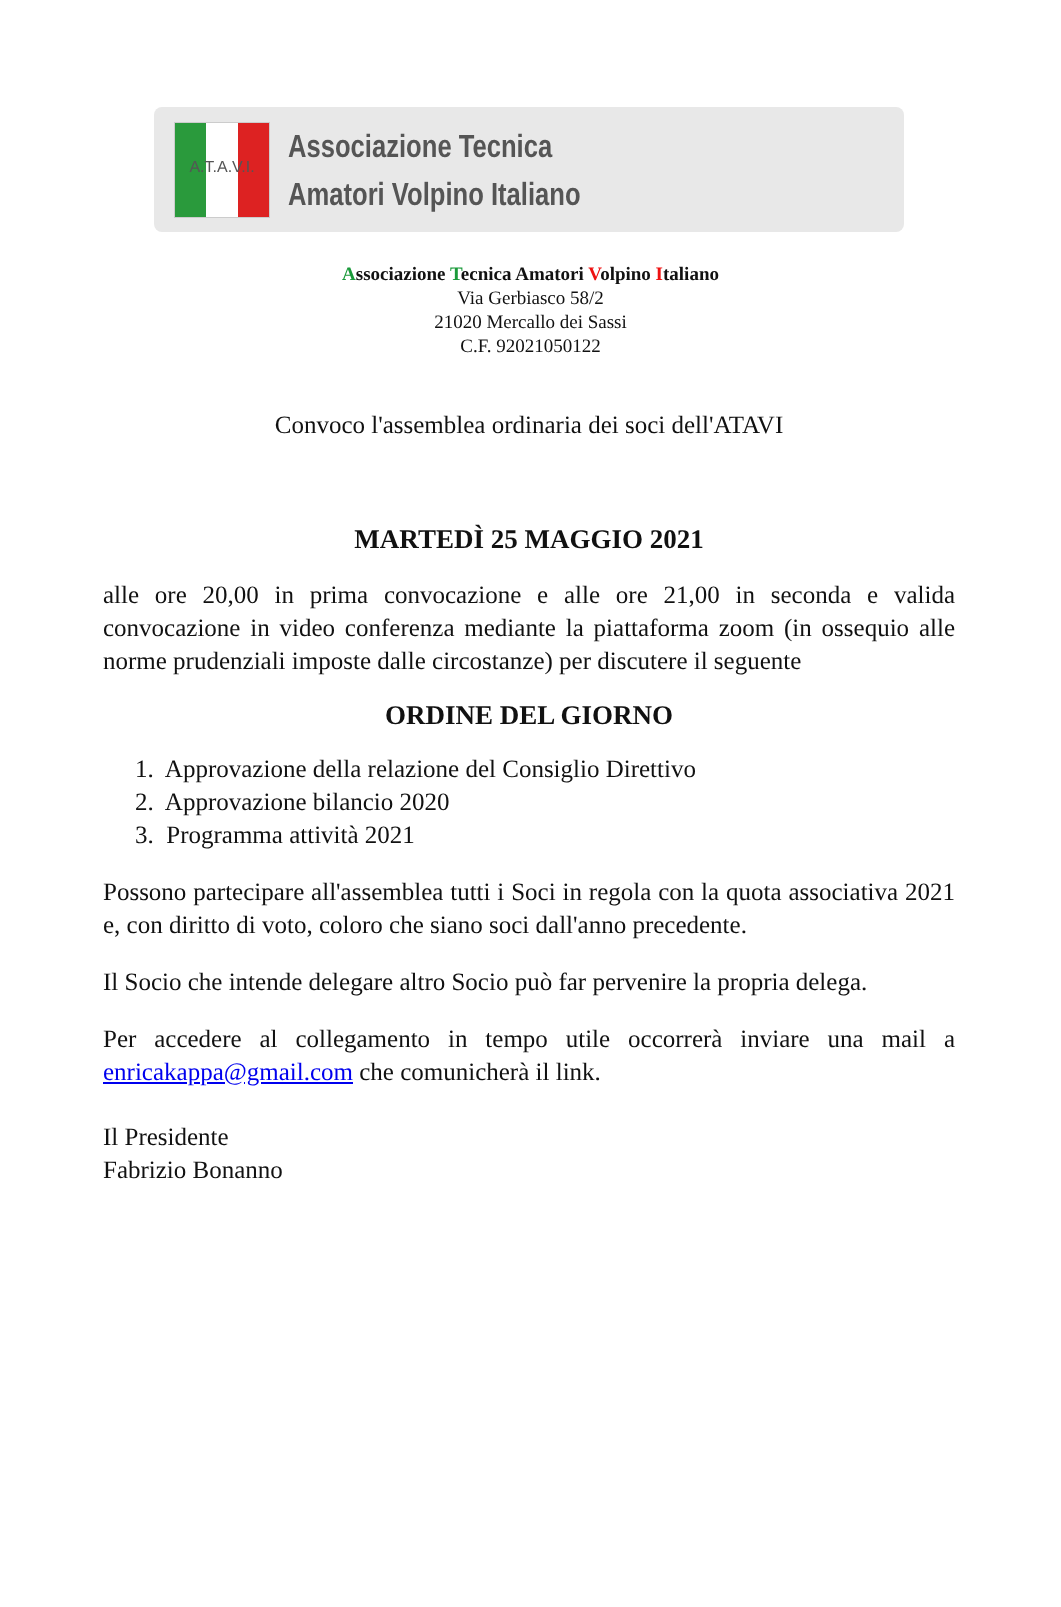A.T.A.V.I.
Associazione Tecnica
Amatori Volpino Italiano
Associazione Tecnica Amatori Volpino Italiano
Via Gerbiasco 58/2
21020 Mercallo dei Sassi
C.F. 92021050122
Convoco l'assemblea ordinaria dei soci dell'ATAVI
MARTEDÌ 25 MAGGIO 2021
alle ore 20,00 in prima convocazione e alle ore 21,00 in seconda e valida convocazione in video conferenza mediante la piattaforma zoom (in ossequio alle norme prudenziali imposte dalle circostanze) per discutere il seguente
ORDINE DEL GIORNO
1. Approvazione della relazione del Consiglio Direttivo
2. Approvazione bilancio 2020
3. Programma attività 2021
Possono partecipare all'assemblea tutti i Soci in regola con la quota associativa 2021 e, con diritto di voto, coloro che siano soci dall'anno precedente.
Il Socio che intende delegare altro Socio può far pervenire la propria delega.
Per accedere al collegamento in tempo utile occorrerà inviare una mail a enricakappa@gmail.com che comunicherà il link.
Il Presidente
Fabrizio Bonanno